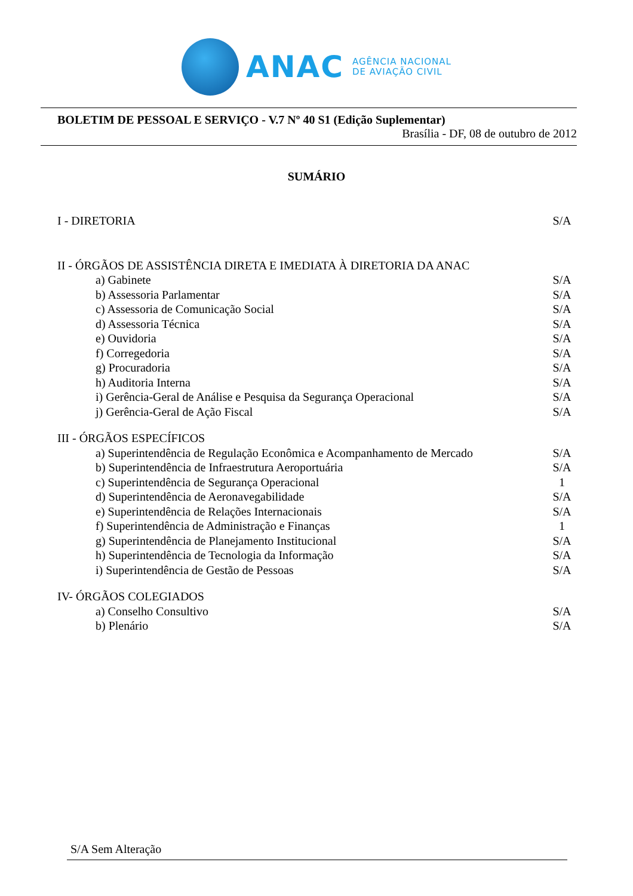ANAC AGÊNCIA NACIONAL
DE AVIAÇÃO CIVIL
BOLETIM DE PESSOAL E SERVIÇO - V.7 Nº 40 S1 (Edição Suplementar)
Brasília - DF, 08 de outubro de 2012
SUMÁRIO
I - DIRETORIA S/A
II - ÓRGÃOS DE ASSISTÊNCIA DIRETA E IMEDIATA À DIRETORIA DA ANAC
a) Gabinete S/A
b) Assessoria Parlamentar S/A
c) Assessoria de Comunicação Social S/A
d) Assessoria Técnica S/A
e) Ouvidoria S/A
f) Corregedoria S/A
g) Procuradoria S/A
h) Auditoria Interna S/A
i) Gerência-Geral de Análise e Pesquisa da Segurança Operacional S/A
j) Gerência-Geral de Ação Fiscal S/A
III - ÓRGÃOS ESPECÍFICOS
a) Superintendência de Regulação Econômica e Acompanhamento de Mercado S/A
b) Superintendência de Infraestrutura Aeroportuária S/A
c) Superintendência de Segurança Operacional 1
d) Superintendência de Aeronavegabilidade S/A
e) Superintendência de Relações Internacionais S/A
f) Superintendência de Administração e Finanças 1
g) Superintendência de Planejamento Institucional S/A
h) Superintendência de Tecnologia da Informação S/A
i) Superintendência de Gestão de Pessoas S/A
IV- ÓRGÃOS COLEGIADOS
a) Conselho Consultivo S/A
b) Plenário S/A
S/A Sem Alteração